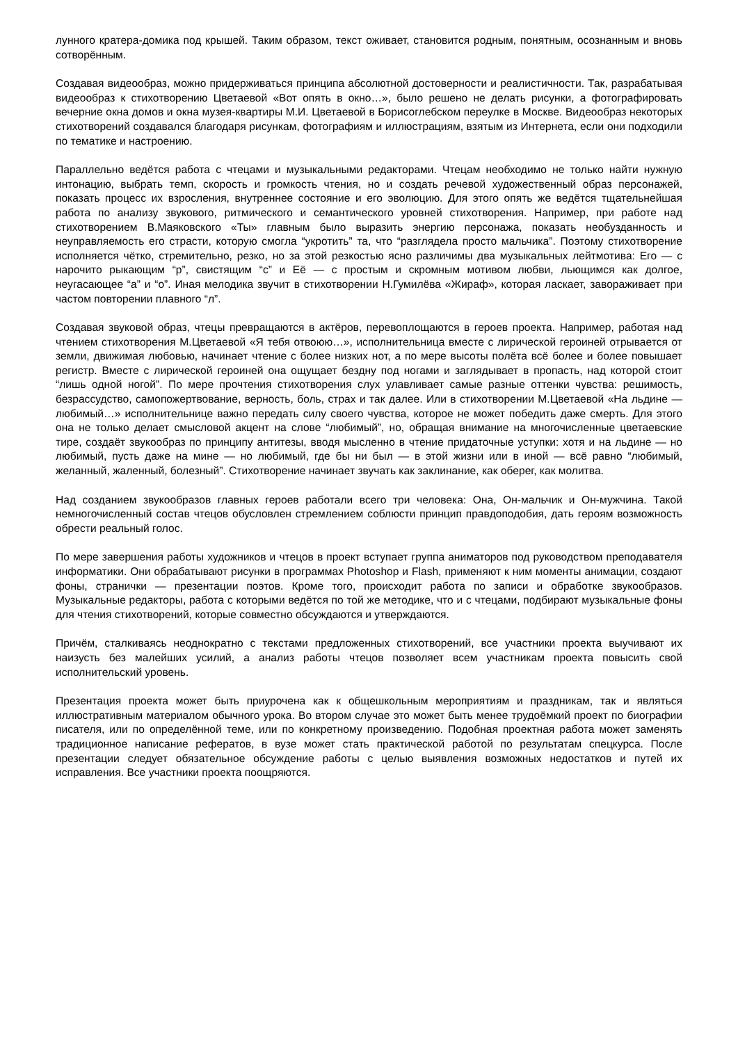лунного кратера-домика под крышей. Таким образом, текст оживает, становится родным, понятным, осознанным и вновь сотворённым.
Создавая видеообраз, можно придерживаться принципа абсолютной достоверности и реалистичности. Так, разрабатывая видеообраз к стихотворению Цветаевой «Вот опять в окно…», было решено не делать рисунки, а фотографировать вечерние окна домов и окна музея-квартиры М.И. Цветаевой в Борисоглебском переулке в Москве. Видеообраз некоторых стихотворений создавался благодаря рисункам, фотографиям и иллюстрациям, взятым из Интернета, если они подходили по тематике и настроению.
Параллельно ведётся работа с чтецами и музыкальными редакторами. Чтецам необходимо не только найти нужную интонацию, выбрать темп, скорость и громкость чтения, но и создать речевой художественный образ персонажей, показать процесс их взросления, внутреннее состояние и его эволюцию. Для этого опять же ведётся тщательнейшая работа по анализу звукового, ритмического и семантического уровней стихотворения. Например, при работе над стихотворением В.Маяковского «Ты» главным было выразить энергию персонажа, показать необузданность и неуправляемость его страсти, которую смогла “укротить” та, что “разглядела просто мальчика”. Поэтому стихотворение исполняется чётко, стремительно, резко, но за этой резкостью ясно различимы два музыкальных лейтмотива: Его — с нарочито рыкающим “р”, свистящим “с” и Её — с простым и скромным мотивом любви, льющимся как долгое, неугасающее “а” и “о”. Иная мелодика звучит в стихотворении Н.Гумилёва «Жираф», которая ласкает, завораживает при частом повторении плавного “л”.
Создавая звуковой образ, чтецы превращаются в актёров, перевоплощаются в героев проекта. Например, работая над чтением стихотворения М.Цветаевой «Я тебя отвоюю…», исполнительница вместе с лирической героиней отрывается от земли, движимая любовью, начинает чтение с более низких нот, а по мере высоты полёта всё более и более повышает регистр. Вместе с лирической героиней она ощущает бездну под ногами и заглядывает в пропасть, над которой стоит “лишь одной ногой”. По мере прочтения стихотворения слух улавливает самые разные оттенки чувства: решимость, безрассудство, самопожертвование, верность, боль, страх и так далее. Или в стихотворении М.Цветаевой «На льдине — любимый…» исполнительнице важно передать силу своего чувства, которое не может победить даже смерть. Для этого она не только делает смысловой акцент на слове “любимый”, но, обращая внимание на многочисленные цветаевские тире, создаёт звукообраз по принципу антитезы, вводя мысленно в чтение придаточные уступки: хотя и на льдине — но любимый, пусть даже на мине — но любимый, где бы ни был — в этой жизни или в иной — всё равно “любимый, желанный, жаленный, болезный”. Стихотворение начинает звучать как заклинание, как оберег, как молитва.
Над созданием звукообразов главных героев работали всего три человека: Она, Он-мальчик и Он-мужчина. Такой немногочисленный состав чтецов обусловлен стремлением соблюсти принцип правдоподобия, дать героям возможность обрести реальный голос.
По мере завершения работы художников и чтецов в проект вступает группа аниматоров под руководством преподавателя информатики. Они обрабатывают рисунки в программах Photoshop и Flash, применяют к ним моменты анимации, создают фоны, странички — презентации поэтов. Кроме того, происходит работа по записи и обработке звукообразов. Музыкальные редакторы, работа с которыми ведётся по той же методике, что и с чтецами, подбирают музыкальные фоны для чтения стихотворений, которые совместно обсуждаются и утверждаются.
Причём, сталкиваясь неоднократно с текстами предложенных стихотворений, все участники проекта выучивают их наизусть без малейших усилий, а анализ работы чтецов позволяет всем участникам проекта повысить свой исполнительский уровень.
Презентация проекта может быть приурочена как к общешкольным мероприятиям и праздникам, так и являться иллюстративным материалом обычного урока. Во втором случае это может быть менее трудоёмкий проект по биографии писателя, или по определённой теме, или по конкретному произведению. Подобная проектная работа может заменять традиционное написание рефератов, в вузе может стать практической работой по результатам спецкурса. После презентации следует обязательное обсуждение работы с целью выявления возможных недостатков и путей их исправления. Все участники проекта поощряются.